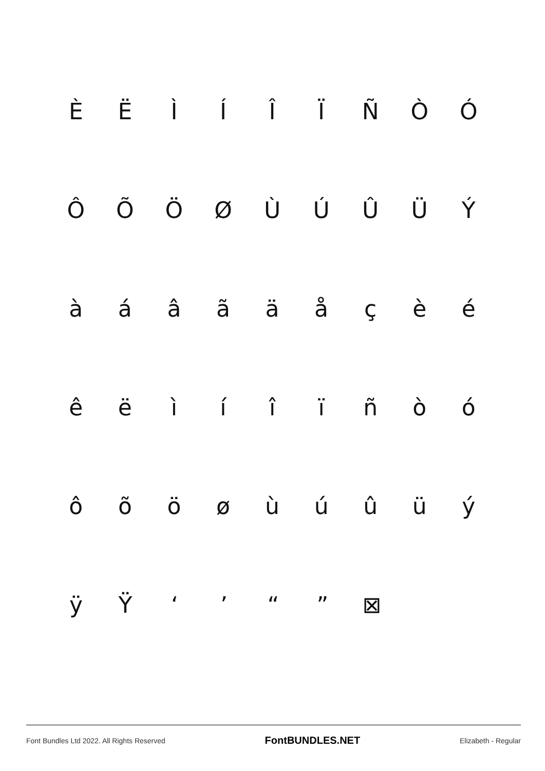ÈËÌÍÎÏÑÒÓ
ÔÕÖØÙÚÛÜÝ
àáâãäåçèé
êëìíîïñòó
ôõöøùúûüý
ÿŸ ‘’ “” ⊠
Font Bundles Ltd 2022. All Rights Reserved FontBUNDLES.NET Elizabeth - Regular